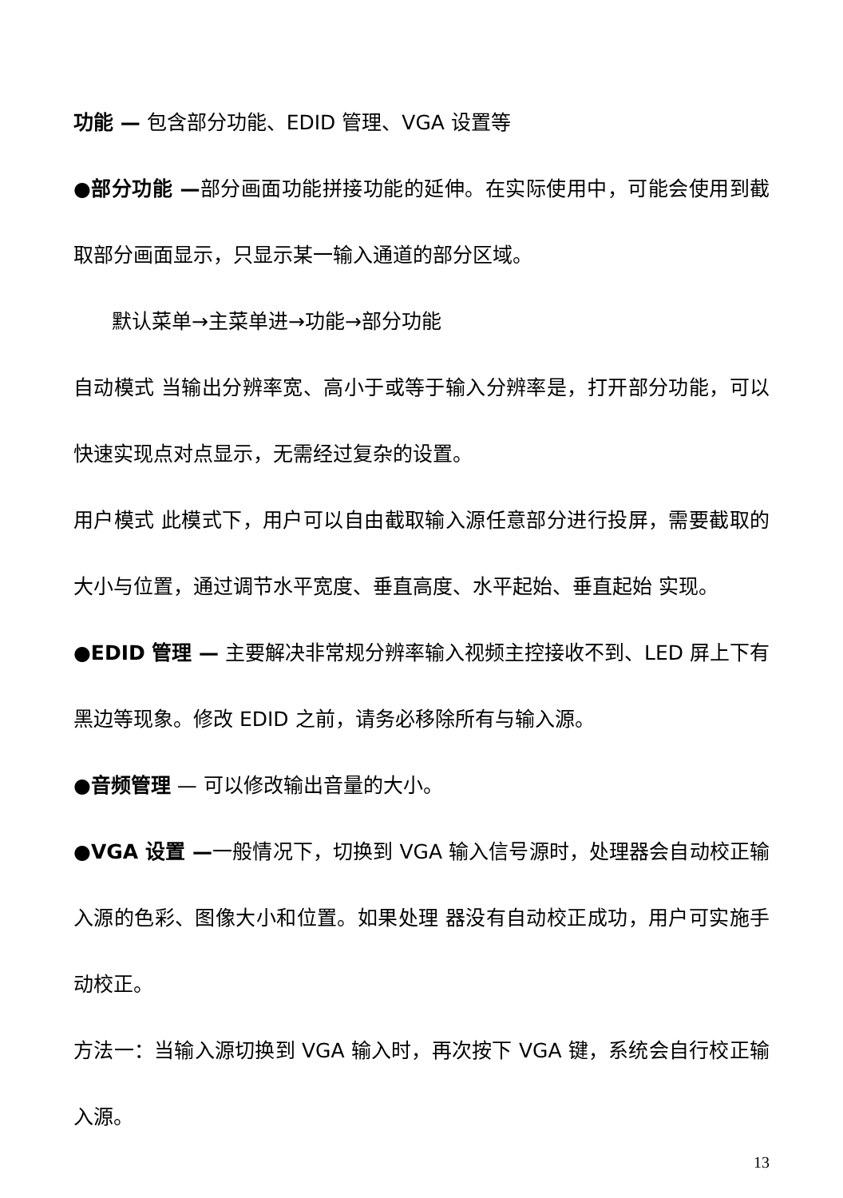功能 — 包含部分功能、EDID 管理、VGA 设置等
●部分功能 —部分画面功能拼接功能的延伸。在实际使用中，可能会使用到截取部分画面显示，只显示某一输入通道的部分区域。
默认菜单→主菜单进→功能→部分功能
自动模式 当输出分辨率宽、高小于或等于输入分辨率是，打开部分功能，可以快速实现点对点显示，无需经过复杂的设置。
用户模式 此模式下，用户可以自由截取输入源任意部分进行投屏，需要截取的大小与位置，通过调节水平宽度、垂直高度、水平起始、垂直起始 实现。
●EDID 管理 — 主要解决非常规分辨率输入视频主控接收不到、LED 屏上下有黑边等现象。修改 EDID 之前，请务必移除所有与输入源。
●音频管理 — 可以修改输出音量的大小。
●VGA 设置 —一般情况下，切换到 VGA 输入信号源时，处理器会自动校正输入源的色彩、图像大小和位置。如果处理 器没有自动校正成功，用户可实施手动校正。
方法一：当输入源切换到 VGA 输入时，再次按下 VGA 键，系统会自行校正输入源。
13